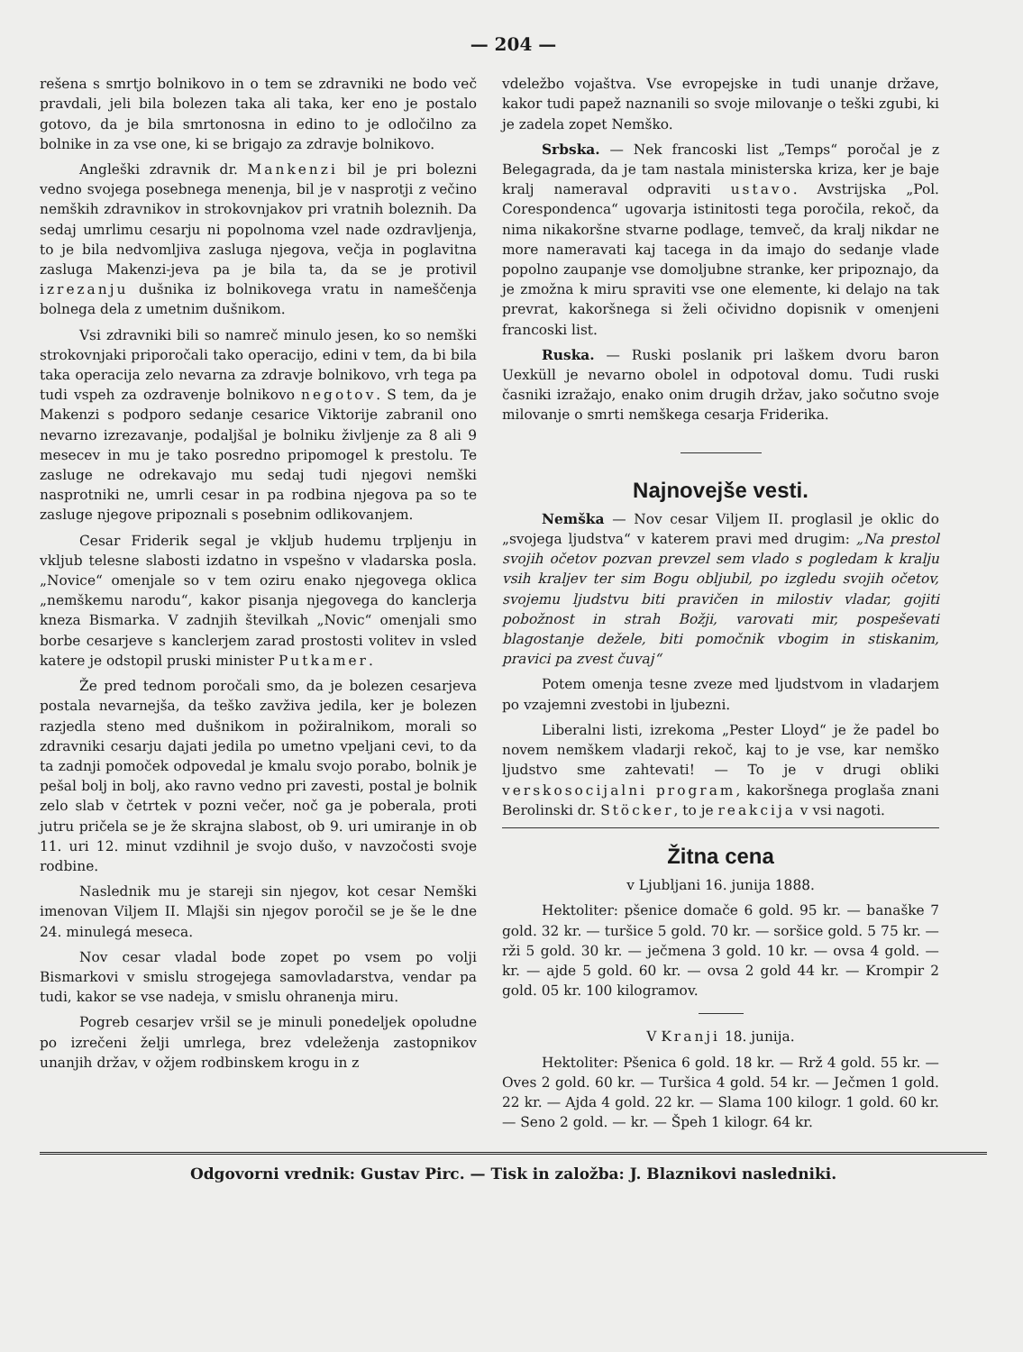— 204 —
rešena s smrtjo bolnikovo in o tem se zdravniki ne bodo več pravdali, jeli bila bolezen taka ali taka, ker eno je postalo gotovo, da je bila smrtonosna in edino to je odločilno za bolnike in za vse one, ki se brigajo za zdravje bolnikovo.
Angleški zdravnik dr. Mankenzi bil je pri bolezni vedno svojega posebnega menenja, bil je v nasprotji z večino nemških zdravnikov in strokovnjakov pri vratnih boleznih. Da sedaj umrlimu cesarju ni popolnoma vzel nade ozdravljenja, to je bila nedvomljiva zasluga njegova, večja in poglavitna zasluga Makenzi-jeva pa je bila ta, da se je protivil izrezanju dušnika iz bolnikovega vratu in nameščenja bolnega dela z umetnim dušnikom.
Vsi zdravniki bili so namreč minulo jesen, ko so nemški strokovnjaki priporočali tako operacijo, edini v tem, da bi bila taka operacija zelo nevarna za zdravje bolnikovo, vrh tega pa tudi vspeh za ozdravenje bolnikovo negotov. S tem, da je Makenzi s podporo sedanje cesarice Viktorije zabranil ono nevarno izrezavanje, podaljšal je bolniku življenje za 8 ali 9 mesecev in mu je tako posredno pripomogel k prestolu. Te zasluge ne odrekavajo mu sedaj tudi njegovi nemški nasprotniki ne, umrli cesar in pa rodbina njegova pa so te zasluge njegove pripoznali s posebnim odlikovanjem.
Cesar Friderik segal je vkljub hudemu trpljenju in vkljub telesne slabosti izdatno in vspešno v vladarska posla. „Novice“ omenjale so v tem oziru enako njegovega oklica „nemškemu narodu“, kakor pisanja njegovega do kanclerja kneza Bismarka. V zadnjih številkah „Novic“ omenjali smo borbe cesarjeve s kanclerjem zarad prostosti volitev in vsled katere je odstopil pruski minister Putkamer.
Že pred tednom poročali smo, da je bolezen cesarjeva postala nevarnejša, da teško zavživa jedila, ker je bolezen razjedla steno med dušnikom in požiralnikom, morali so zdravniki cesarju dajati jedila po umetno vpeljani cevi, to da ta zadnji pomoček odpovedal je kmalu svojo porabo, bolnik je pešal bolj in bolj, ako ravno vedno pri zavesti, postal je bolnik zelo slab v četrtek v pozni večer, noč ga je poberala, proti jutru pričela se je že skrajna slabost, ob 9. uri umiranje in ob 11. uri 12. minut vzdihnil je svojo dušo, v navzočosti svoje rodbine.
Naslednik mu je stareji sin njegov, kot cesar Nemški imenovan Viljem II. Mlajši sin njegov poročil se je še le dne 24. minulegá meseca.
Nov cesar vladal bode zopet po vsem po volji Bismarkovi v smislu strogejega samovladarstva, vendar pa tudi, kakor se vse nadeja, v smislu ohranenja miru.
Pogreb cesarjev vršil se je minuli ponedeljek opoludne po izrečeni želji umrlega, brez vdeleženja zastopnikov unanjih držav, v ožjem rodbinskem krogu in z
vdeležbo vojaštva. Vse evropejske in tudi unanje države, kakor tudi papež naznanili so svoje milovanje o teški zgubi, ki je zadela zopet Nemško.
Srbska. — Nek francoski list „Temps“ poročal je z Belegagrada, da je tam nastala ministerska kriza, ker je baje kralj nameraval odpraviti ustavo. Avstrijska „Pol. Corespondenca“ ugovarja istinitosti tega poročila, rekoč, da nima nikakoršne stvarne podlage, temveč, da kralj nikdar ne more nameravati kaj tacega in da imajo do sedanje vlade popolno zaupanje vse domoljubne stranke, ker pripoznajo, da je zmožna k miru spraviti vse one elemente, ki delajo na tak prevrat, kakoršnega si želi očividno dopisnik v omenjeni francoski list.
Ruska. — Ruski poslanik pri laškem dvoru baron Uexküll je nevarno obolel in odpotoval domu. Tudi ruski časniki izražajo, enako onim drugih držav, jako sočutno svoje milovanje o smrti nemškega cesarja Friderika.
Najnovejše vesti.
Nemška — Nov cesar Viljem II. proglasil je oklic do „svojega ljudstva“ v katerem pravi med drugim: „Na prestol svojih očetov pozvan prevzel sem vlado s pogledam k kralju vsih kraljev ter sim Bogu obljubil, po izgledu svojih očetov, svojemu ljudstvu biti pravičen in milostiv vladar, gojiti pobožnost in strah Božji, varovati mir, pospeševati blagostanje dežele, biti pomočnik vbogim in stiskanim, pravici pa zvest čuvaj“
Potem omenja tesne zveze med ljudstvom in vladarjem po vzajemni zvestobi in ljubezni.
Liberalni listi, izrekoma „Pester Lloyd“ je že padel bo novem nemškem vladarji rekoč, kaj to je vse, kar nemško ljudstvo sme zahtevati! — To je v drugi obliki verskosocijalni program, kakoršnega proglaša znani Berolinski dr. Stöcker, to je reakcija v vsi nagoti.
Žitna cena
v Ljubljani 16. junija 1888.
Hektoliter: pšenice domače 6 gold. 95 kr. — banaške 7 gold. 32 kr. — turšice 5 gold. 70 kr. — soršice gold. 5 75 kr. — rži 5 gold. 30 kr. — ječmena 3 gold. 10 kr. — ovsa 4 gold. — kr. — ajde 5 gold. 60 kr. — ovsa 2 gold 44 kr. — Krompir 2 gold. 05 kr. 100 kilogramov.
V Kranji 18. junija.
Hektoliter: Pšenica 6 gold. 18 kr. — Rrž 4 gold. 55 kr. — Oves 2 gold. 60 kr. — Turšica 4 gold. 54 kr. — Ječmen 1 gold. 22 kr. — Ajda 4 gold. 22 kr. — Slama 100 kilogr. 1 gold. 60 kr. — Seno 2 gold. — kr. — Špeh 1 kilogr. 64 kr.
Odgovorni vrednik: Gustav Pirc. — Tisk in založba: J. Blaznikovi nasledniki.